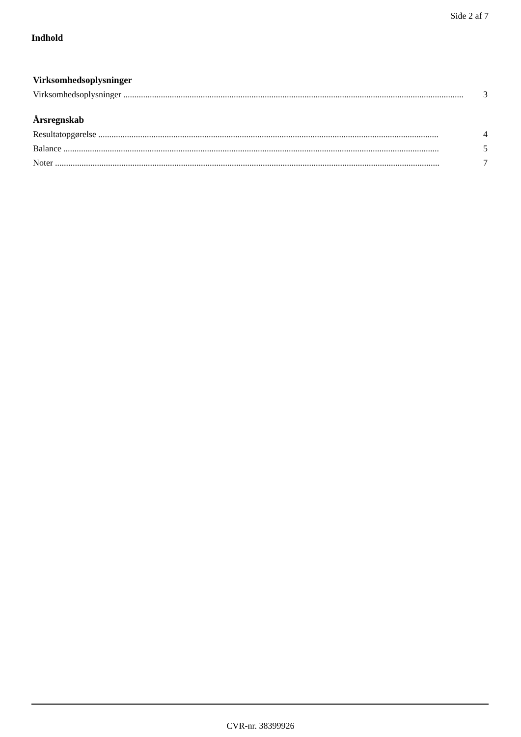Side 2 af 7
Indhold
Virksomhedsoplysninger
Virksomhedsoplysninger.......................................................................................................................................................... 3
Årsregnskab
Resultatopgørelse.......................................................................................................................................................... 4
Balance.......................................................................................................................................................................... 5
Noter.............................................................................................................................................................................. 7
CVR-nr. 38399926